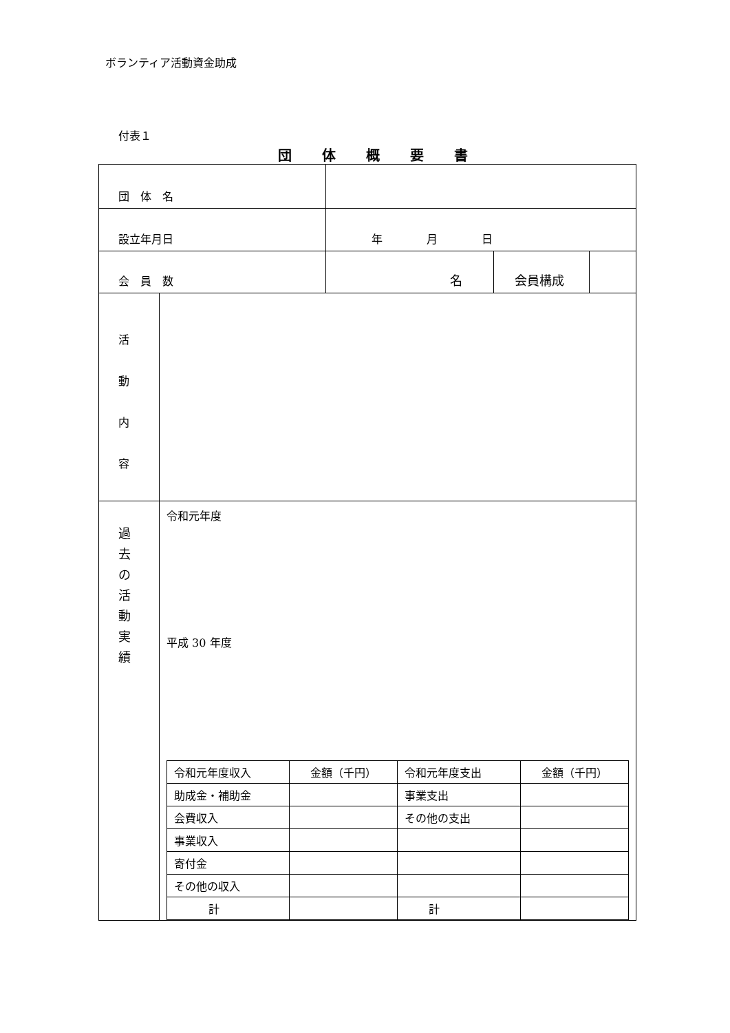ボランティア活動資金助成
付表１
団体概要書
| 団 体 名 | | | | |
| 設立年月日 | | 年 月 日 | | |
| 会 員 数 | | 名 | 会員構成 | |
| 活 動 内 容 | | | | |
| 過 去 の 活 動 実 績 | 令和元年度 平成 30 年度 / 令和元年度収入 / 金額（千円） / 令和元年度支出 / 金額（千円） / / 助成金・補助金 / / 事業支出 / / / 会費収入 / / その他の支出 / / / 事業収入 / / / / / 寄付金 / / / / / その他の収入 / / / / / 計 / / 計 / / | | | |